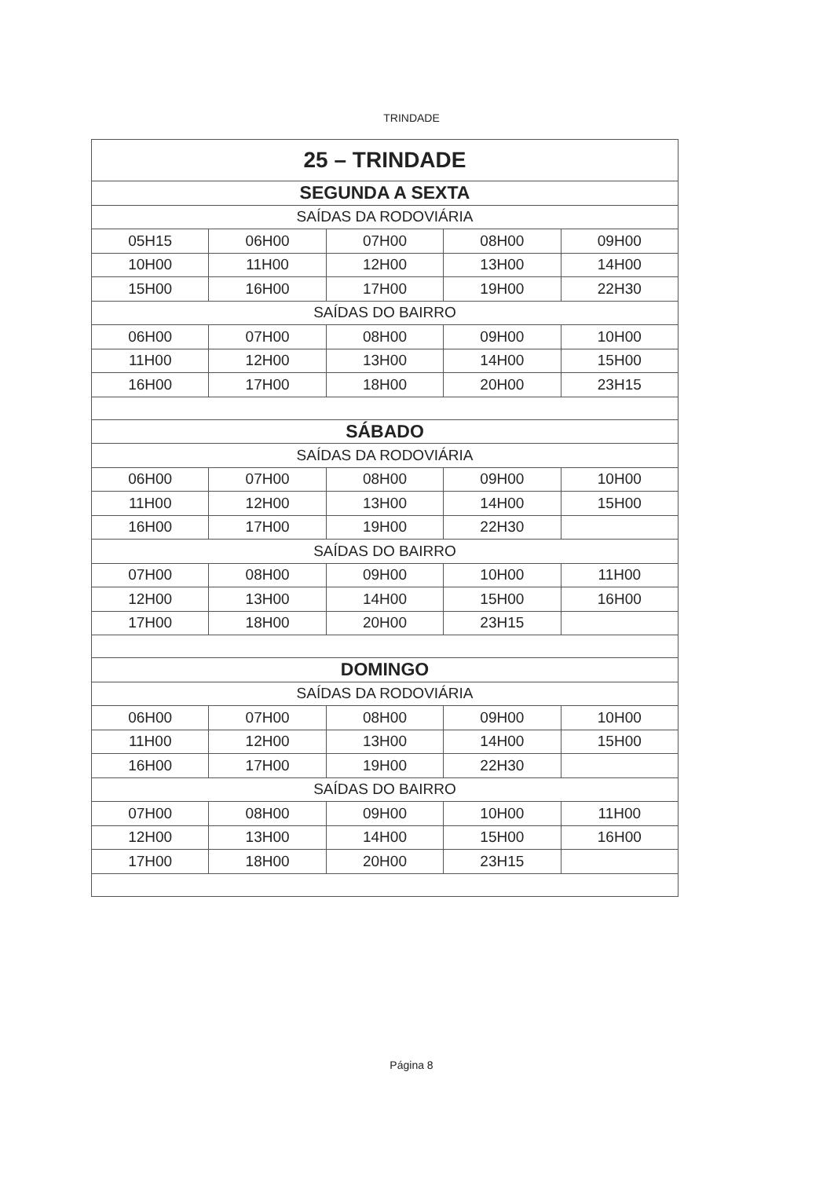TRINDADE
| 25 – TRINDADE | | | | |
| SEGUNDA A SEXTA | | | | |
| SAÍDAS DA RODOVIÁRIA | | | | |
| 05H15 | 06H00 | 07H00 | 08H00 | 09H00 |
| 10H00 | 11H00 | 12H00 | 13H00 | 14H00 |
| 15H00 | 16H00 | 17H00 | 19H00 | 22H30 |
| SAÍDAS DO BAIRRO | | | | |
| 06H00 | 07H00 | 08H00 | 09H00 | 10H00 |
| 11H00 | 12H00 | 13H00 | 14H00 | 15H00 |
| 16H00 | 17H00 | 18H00 | 20H00 | 23H15 |
| SÁBADO | | | | |
| SAÍDAS DA RODOVIÁRIA | | | | |
| 06H00 | 07H00 | 08H00 | 09H00 | 10H00 |
| 11H00 | 12H00 | 13H00 | 14H00 | 15H00 |
| 16H00 | 17H00 | 19H00 | 22H30 | |
| SAÍDAS DO BAIRRO | | | | |
| 07H00 | 08H00 | 09H00 | 10H00 | 11H00 |
| 12H00 | 13H00 | 14H00 | 15H00 | 16H00 |
| 17H00 | 18H00 | 20H00 | 23H15 | |
| DOMINGO | | | | |
| SAÍDAS DA RODOVIÁRIA | | | | |
| 06H00 | 07H00 | 08H00 | 09H00 | 10H00 |
| 11H00 | 12H00 | 13H00 | 14H00 | 15H00 |
| 16H00 | 17H00 | 19H00 | 22H30 | |
| SAÍDAS DO BAIRRO | | | | |
| 07H00 | 08H00 | 09H00 | 10H00 | 11H00 |
| 12H00 | 13H00 | 14H00 | 15H00 | 16H00 |
| 17H00 | 18H00 | 20H00 | 23H15 | |
Página 8